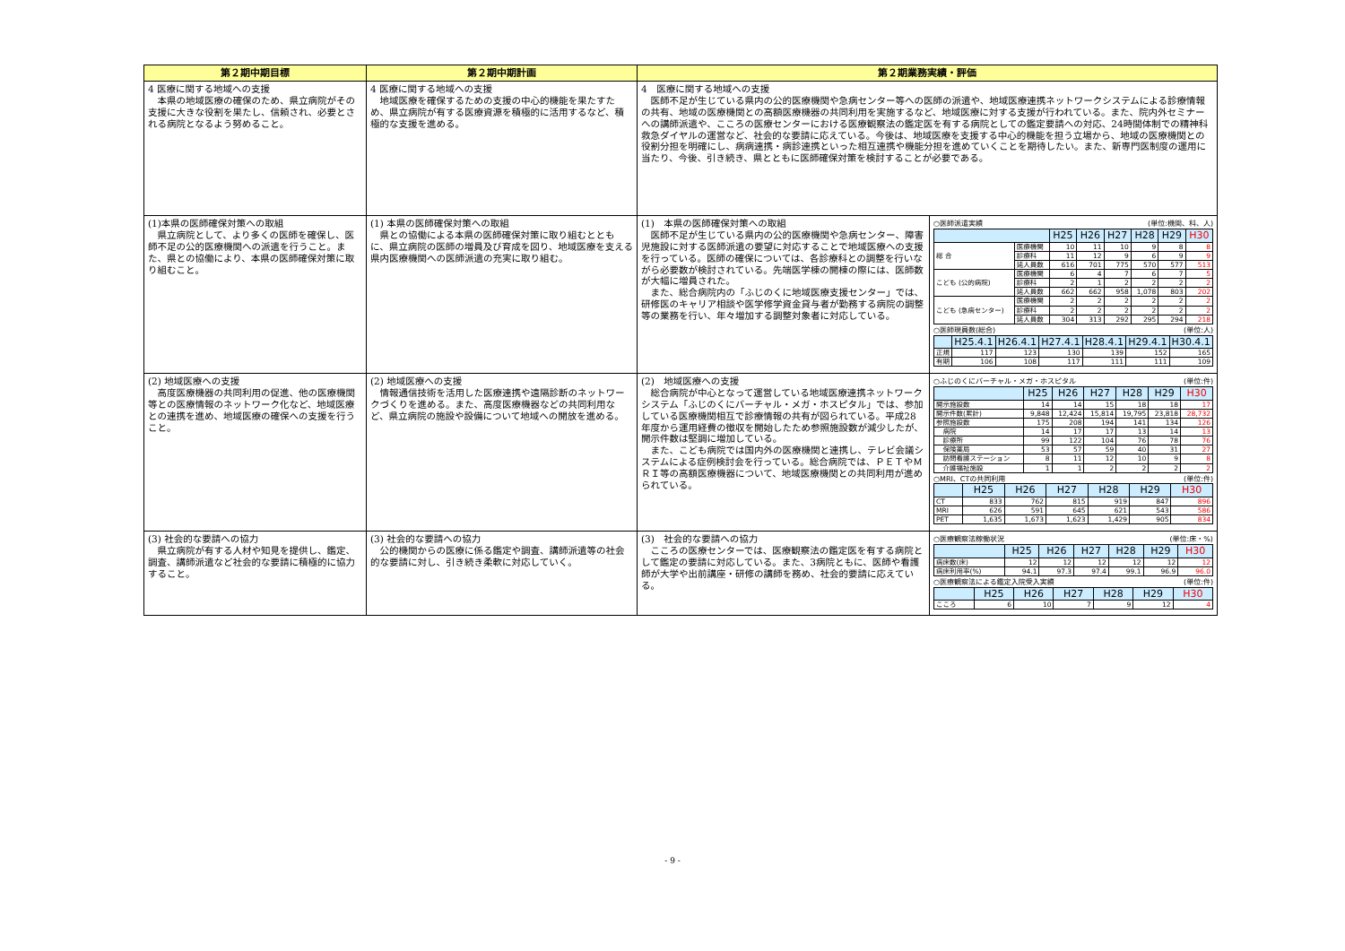| 第２期中期目標 | 第２期中期計画 | 第２期業務実績・評価 | |
| --- | --- | --- | --- |
| 4 医療に関する地域への支援 本県の地域医療の確保のため、県立病院がその支援に大きな役割を果たし、信頼され、必要とされる病院となるよう努めること。 | 4 医療に関する地域への支援 地域医療を確保するための支援の中心的機能を果たすため、県立病院が有する医療資源を積極的に活用するなど、積極的な支援を進める。 | 4 医療に関する地域への支援 医師不足が生じている県内の公的医療機関や急病センター等への医師の派遣や、地域医療連携ネットワークシステムによる診療情報の共有、地域の医療機関との高額医療機器の共同利用を実施するなど、地域医療に対する支援が行われている。また、院内外セミナーへの講師派遣や、こころの医療センターにおける医療観察法の鑑定医を有する病院としての鑑定要請への対応、24時間体制での精神科救急ダイヤルの運営など、社会的な要請に応えている。今後は、地域医療を支援する中心的機能を担う立場から、地域の医療機関との役割分担を明確にし、病病連携・病診連携といった相互連携や機能分担を進めていくことを期待したい。また、新専門医制度の運用に当たり、今後、引き続き、県とともに医師確保対策を検討することが必要である。 | |
| (1)本県の医師確保対策への取組 県立病院として、より多くの医師を確保し、医師不足の公的医療機関への派遣を行うこと。また、県との協働により、本県の医師確保対策に取り組むこと。 | (1) 本県の医師確保対策への取組 県との協働による本県の医師確保対策に取り組むとともに、県立病院の医師の増員及び育成を図り、地域医療を支える県内医療機関への医師派遣の充実に取り組む。 | (1) 本県の医師確保対策への取組 医師不足が生じている県内の公的医療機関や急病センター、障害児施設に対する医師派遣の要望に対応することで地域医療への支援を行っている。医師の確保については、各診療科との調整を行いながら必要数が検討されている。先端医学棟の開棟の際には、医師数が大幅に増員された。 また、総合病院内の「ふじのくに地域医療支援センター」では、研修医のキャリア相談や医学修学資金貸与者が勤務する病院の調整等の業務を行い、年々増加する調整対象者に対応している。 | ○医師派遣実績 (単位:機関、科、人) / / / H25 / H26 / H27 / H28 / H29 / H30 / / --- / --- / --- / --- / --- / --- / --- / --- / / 総 合 / 医療機関 / 10 / 11 / 10 / 9 / 8 / 8 / / / 診療科 / 11 / 12 / 9 / 6 / 9 / 9 / / / 延人員数 / 616 / 701 / 775 / 570 / 577 / 513 / / こども (公的病院) / 医療機関 / 6 / 4 / 7 / 6 / 7 / 5 / / / 診療科 / 2 / 1 / 2 / 2 / 2 / 2 / / / 延人員数 / 662 / 662 / 958 / 1,078 / 803 / 202 / / こども (急病センター) / 医療機関 / 2 / 2 / 2 / 2 / 2 / 2 / / / 診療科 / 2 / 2 / 2 / 2 / 2 / 2 / / / 延人員数 / 304 / 313 / 292 / 295 / 294 / 218 / ○医師現員数(総合) (単位:人) / / H25.4.1 / H26.4.1 / H27.4.1 / H28.4.1 / H29.4.1 / H30.4.1 / / --- / --- / --- / --- / --- / --- / --- / / 正規 / 117 / 123 / 130 / 139 / 152 / 165 / / 有期 / 106 / 108 / 117 / 111 / 111 / 109 / |
| (2) 地域医療への支援 高度医療機器の共同利用の促進、他の医療機関等との医療情報のネットワーク化など、地域医療との連携を進め、地域医療の確保への支援を行うこと。 | (2) 地域医療への支援 情報通信技術を活用した医療連携や遠隔診断のネットワークづくりを進める。また、高度医療機器などの共同利用など、県立病院の施設や設備について地域への開放を進める。 | (2) 地域医療への支援 総合病院が中心となって運営している地域医療連携ネットワークシステム「ふじのくにバーチャル・メガ・ホスピタル」では、参加している医療機関相互で診療情報の共有が図られている。平成28年度から運用経費の徴収を開始したため参照施設数が減少したが、開示件数は堅調に増加している。 また、こども病院では国内外の医療機関と連携し、テレビ会議システムによる症例検討会を行っている。総合病院では、ＰＥＴやＭＲＩ等の高額医療機器について、地域医療機関との共同利用が進められている。 | ○ふじのくにバーチャル・メガ・ホスピタル (単位:件) / / H25 / H26 / H27 / H28 / H29 / H30 / / --- / --- / --- / --- / --- / --- / --- / / 開示施設数 / 14 / 14 / 15 / 18 / 18 / 17 / / 開示件数(累計) / 9,848 / 12,424 / 15,814 / 19,795 / 23,818 / 28,732 / / 参照施設数 / 175 / 208 / 194 / 141 / 134 / 126 / / 病院 / 14 / 17 / 17 / 13 / 14 / 13 / / 診療所 / 99 / 122 / 104 / 76 / 78 / 76 / / 保険薬局 / 53 / 57 / 59 / 40 / 31 / 27 / / 訪問看護ステーション / 8 / 11 / 12 / 10 / 9 / 8 / / 介護福祉施設 / 1 / 1 / 2 / 2 / 2 / 2 / ○MRI、CTの共同利用 (単位:件) / / H25 / H26 / H27 / H28 / H29 / H30 / / --- / --- / --- / --- / --- / --- / --- / / CT / 833 / 762 / 815 / 919 / 847 / 896 / / MRI / 626 / 591 / 645 / 621 / 543 / 586 / / PET / 1,635 / 1,673 / 1,623 / 1,429 / 905 / 834 / |
| (3) 社会的な要請への協力 県立病院が有する人材や知見を提供し、鑑定、調査、講師派遣など社会的な要請に積極的に協力すること。 | (3) 社会的な要請への協力 公的機関からの医療に係る鑑定や調査、講師派遣等の社会的な要請に対し、引き続き柔軟に対応していく。 | (3) 社会的な要請への協力 こころの医療センターでは、医療観察法の鑑定医を有する病院として鑑定の要請に対応している。また、3病院ともに、医師や看護師が大学や出前講座・研修の講師を務め、社会的要請に応えている。 | ○医療観察法稼働状況 (単位:床・%) / / H25 / H26 / H27 / H28 / H29 / H30 / / --- / --- / --- / --- / --- / --- / --- / / 病床数(床) / 12 / 12 / 12 / 12 / 12 / 12 / / 病床利用率(%) / 94.1 / 97.3 / 97.4 / 99.1 / 96.9 / 96.0 / ○医療観察法による鑑定入院受入実績 (単位:件) / / H25 / H26 / H27 / H28 / H29 / H30 / / --- / --- / --- / --- / --- / --- / --- / / こころ / 6 / 10 / 7 / 9 / 12 / 4 / |
- 9 -